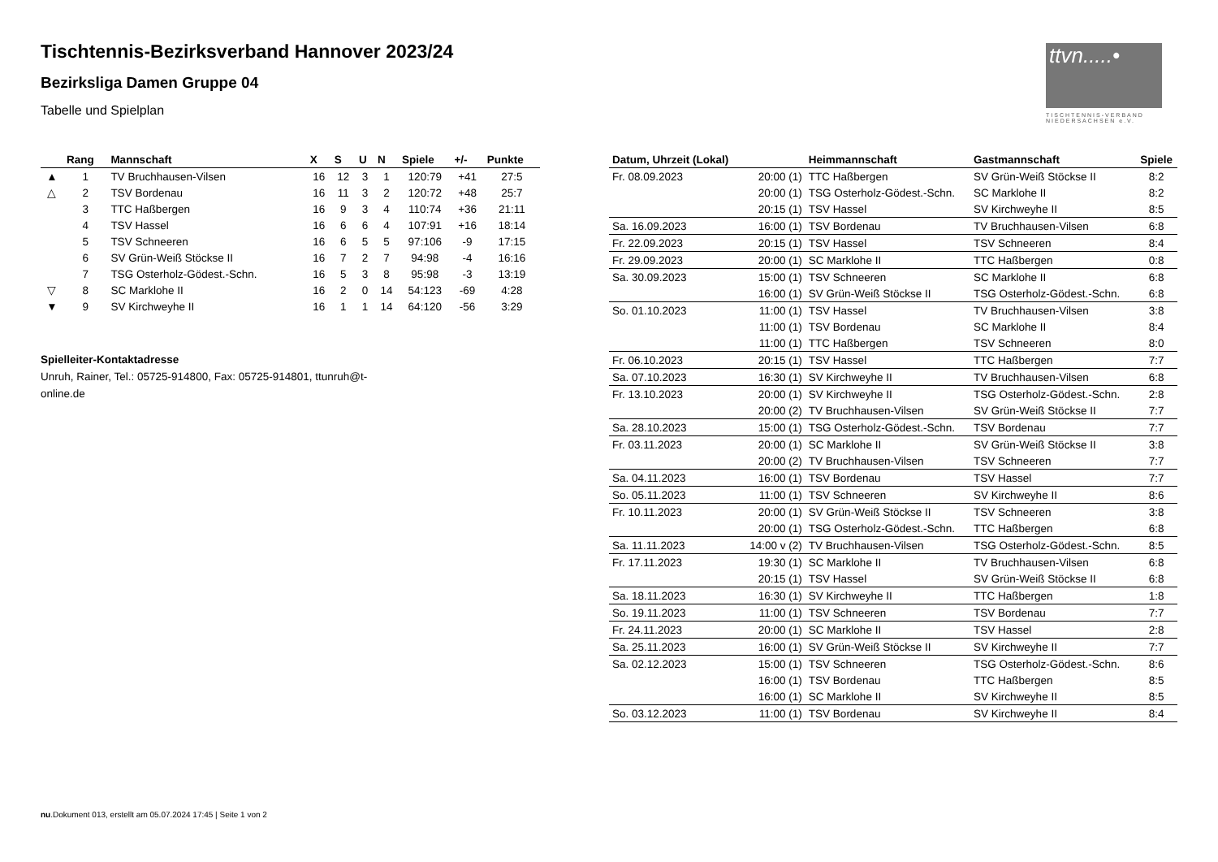Tischtennis-Bezirksverband Hannover 2023/24
Bezirksliga Damen Gruppe 04
Tabelle und Spielplan
ttvn.....•
TISCHTENNIS-VERBAND NIEDERSACHSEN e.V.
| | Rang | Mannschaft | X | S | U | N | Spiele | +/- | Punkte |
| --- | --- | --- | --- | --- | --- | --- | --- | --- | --- |
| ▲ | 1 | TV Bruchhausen-Vilsen | 16 | 12 | 3 | 1 | 120:79 | +41 | 27:5 |
| △ | 2 | TSV Bordenau | 16 | 11 | 3 | 2 | 120:72 | +48 | 25:7 |
| | 3 | TTC Haßbergen | 16 | 9 | 3 | 4 | 110:74 | +36 | 21:11 |
| | 4 | TSV Hassel | 16 | 6 | 6 | 4 | 107:91 | +16 | 18:14 |
| | 5 | TSV Schneeren | 16 | 6 | 5 | 5 | 97:106 | -9 | 17:15 |
| | 6 | SV Grün-Weiß Stöckse II | 16 | 7 | 2 | 7 | 94:98 | -4 | 16:16 |
| | 7 | TSG Osterholz-Gödest.-Schn. | 16 | 5 | 3 | 8 | 95:98 | -3 | 13:19 |
| ▽ | 8 | SC Marklohe II | 16 | 2 | 0 | 14 | 54:123 | -69 | 4:28 |
| ▼ | 9 | SV Kirchweyhe II | 16 | 1 | 1 | 14 | 64:120 | -56 | 3:29 |
Spielleiter-Kontaktadresse
Unruh, Rainer, Tel.: 05725-914800, Fax: 05725-914801, ttunruh@t-online.de
| Datum, Uhrzeit (Lokal) | | Heimmannschaft | Gastmannschaft | Spiele |
| --- | --- | --- | --- | --- |
| Fr. 08.09.2023 | 20:00 (1) | TTC Haßbergen | SV Grün-Weiß Stöckse II | 8:2 |
| | 20:00 (1) | TSG Osterholz-Gödest.-Schn. | SC Marklohe II | 8:2 |
| | 20:15 (1) | TSV Hassel | SV Kirchweyhe II | 8:5 |
| Sa. 16.09.2023 | 16:00 (1) | TSV Bordenau | TV Bruchhausen-Vilsen | 6:8 |
| Fr. 22.09.2023 | 20:15 (1) | TSV Hassel | TSV Schneeren | 8:4 |
| Fr. 29.09.2023 | 20:00 (1) | SC Marklohe II | TTC Haßbergen | 0:8 |
| Sa. 30.09.2023 | 15:00 (1) | TSV Schneeren | SC Marklohe II | 6:8 |
| | 16:00 (1) | SV Grün-Weiß Stöckse II | TSG Osterholz-Gödest.-Schn. | 6:8 |
| So. 01.10.2023 | 11:00 (1) | TSV Hassel | TV Bruchhausen-Vilsen | 3:8 |
| | 11:00 (1) | TSV Bordenau | SC Marklohe II | 8:4 |
| | 11:00 (1) | TTC Haßbergen | TSV Schneeren | 8:0 |
| Fr. 06.10.2023 | 20:15 (1) | TSV Hassel | TTC Haßbergen | 7:7 |
| Sa. 07.10.2023 | 16:30 (1) | SV Kirchweyhe II | TV Bruchhausen-Vilsen | 6:8 |
| Fr. 13.10.2023 | 20:00 (1) | SV Kirchweyhe II | TSG Osterholz-Gödest.-Schn. | 2:8 |
| | 20:00 (2) | TV Bruchhausen-Vilsen | SV Grün-Weiß Stöckse II | 7:7 |
| Sa. 28.10.2023 | 15:00 (1) | TSG Osterholz-Gödest.-Schn. | TSV Bordenau | 7:7 |
| Fr. 03.11.2023 | 20:00 (1) | SC Marklohe II | SV Grün-Weiß Stöckse II | 3:8 |
| | 20:00 (2) | TV Bruchhausen-Vilsen | TSV Schneeren | 7:7 |
| Sa. 04.11.2023 | 16:00 (1) | TSV Bordenau | TSV Hassel | 7:7 |
| So. 05.11.2023 | 11:00 (1) | TSV Schneeren | SV Kirchweyhe II | 8:6 |
| Fr. 10.11.2023 | 20:00 (1) | SV Grün-Weiß Stöckse II | TSV Schneeren | 3:8 |
| | 20:00 (1) | TSG Osterholz-Gödest.-Schn. | TTC Haßbergen | 6:8 |
| Sa. 11.11.2023 | 14:00 v (2) | TV Bruchhausen-Vilsen | TSG Osterholz-Gödest.-Schn. | 8:5 |
| Fr. 17.11.2023 | 19:30 (1) | SC Marklohe II | TV Bruchhausen-Vilsen | 6:8 |
| | 20:15 (1) | TSV Hassel | SV Grün-Weiß Stöckse II | 6:8 |
| Sa. 18.11.2023 | 16:30 (1) | SV Kirchweyhe II | TTC Haßbergen | 1:8 |
| So. 19.11.2023 | 11:00 (1) | TSV Schneeren | TSV Bordenau | 7:7 |
| Fr. 24.11.2023 | 20:00 (1) | SC Marklohe II | TSV Hassel | 2:8 |
| Sa. 25.11.2023 | 16:00 (1) | SV Grün-Weiß Stöckse II | SV Kirchweyhe II | 7:7 |
| Sa. 02.12.2023 | 15:00 (1) | TSV Schneeren | TSG Osterholz-Gödest.-Schn. | 8:6 |
| | 16:00 (1) | TSV Bordenau | TTC Haßbergen | 8:5 |
| | 16:00 (1) | SC Marklohe II | SV Kirchweyhe II | 8:5 |
| So. 03.12.2023 | 11:00 (1) | TSV Bordenau | SV Kirchweyhe II | 8:4 |
nu.Dokument 013, erstellt am 05.07.2024 17:45 | Seite 1 von 2